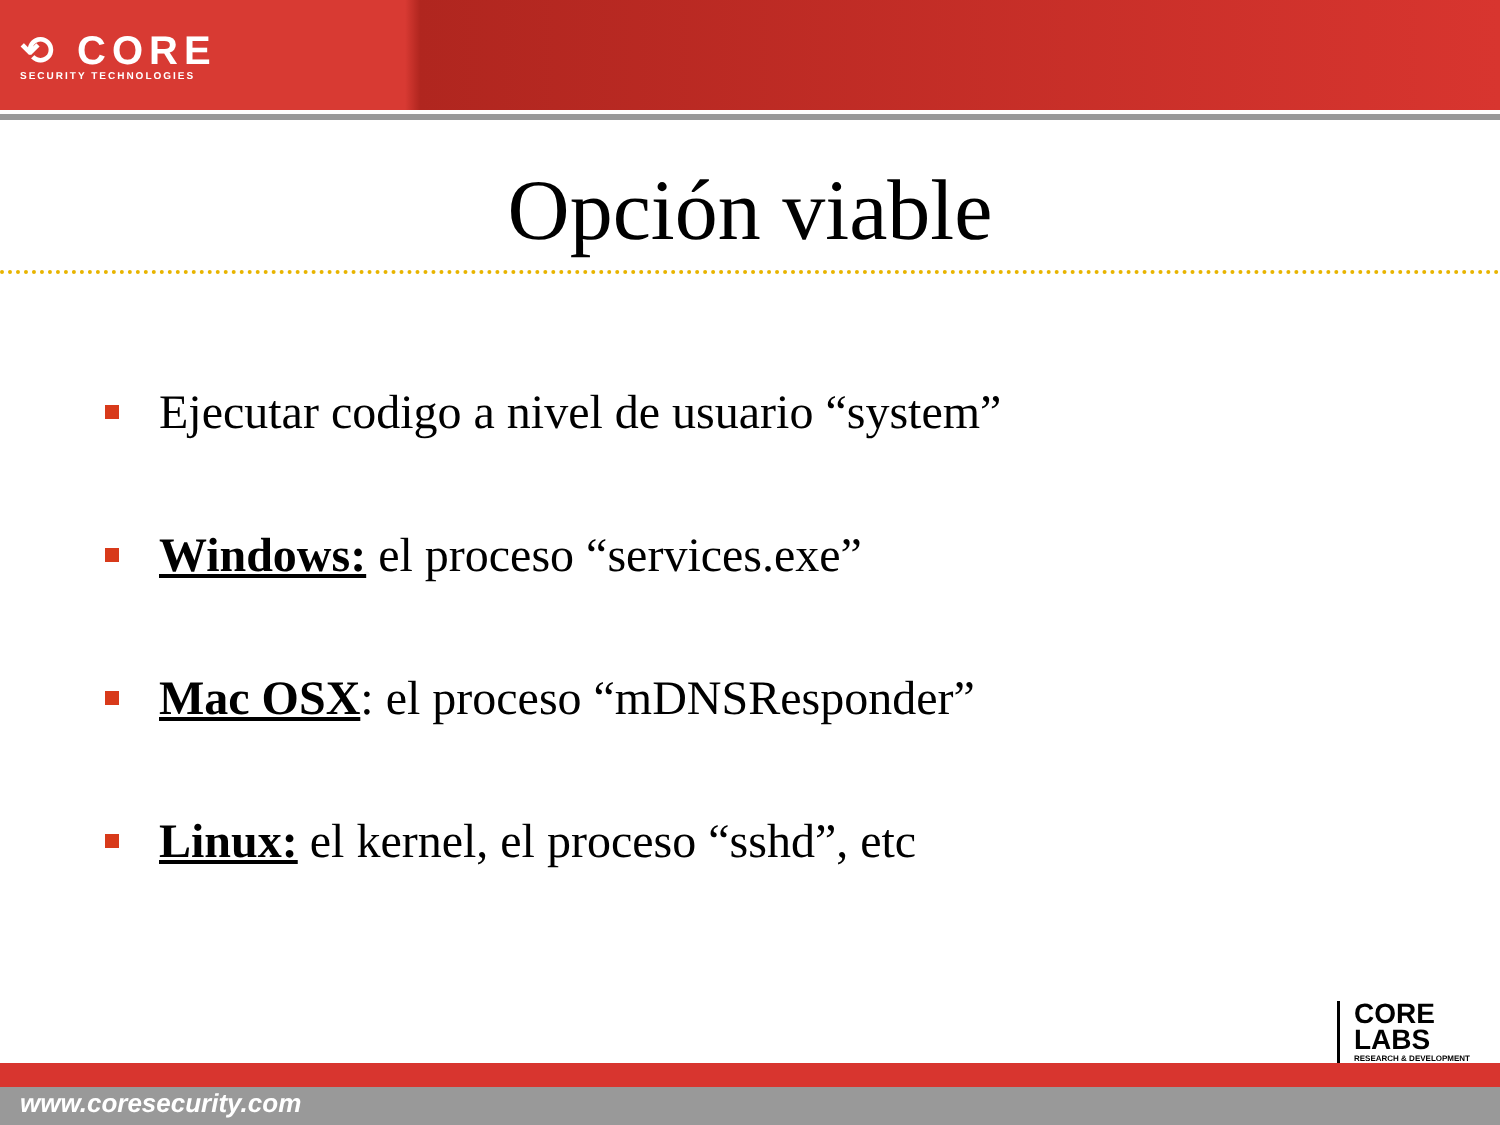⟲ CORE
SECURITY TECHNOLOGIES
Opción viable
Ejecutar codigo a nivel de usuario “system”
Windows: el proceso “services.exe”
Mac OSX: el proceso “mDNSResponder”
Linux: el kernel, el proceso “sshd”, etc
CORE
LABS
RESEARCH & DEVELOPMENT
www.coresecurity.com